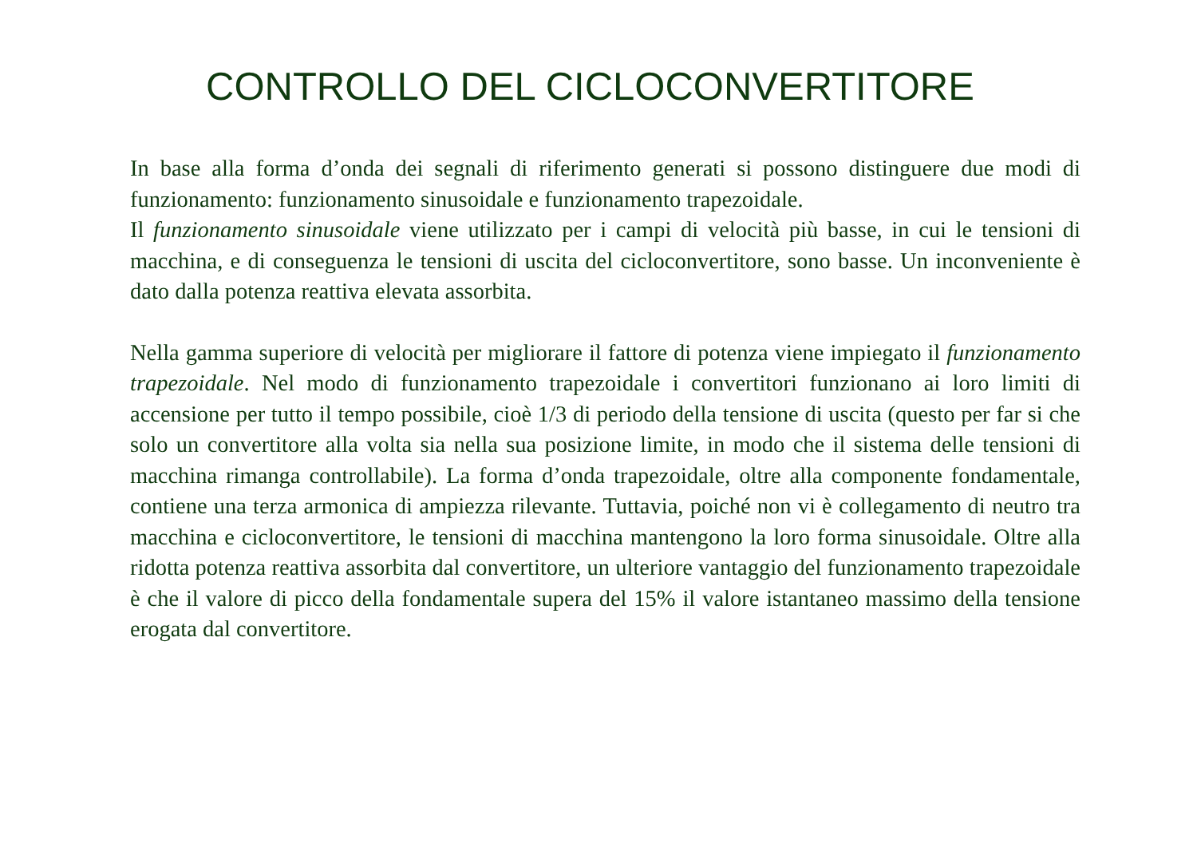CONTROLLO DEL CICLOCONVERTITORE
In base alla forma d’onda dei segnali di riferimento generati si possono distinguere due modi di funzionamento: funzionamento sinusoidale e funzionamento trapezoidale.
Il funzionamento sinusoidale viene utilizzato per i campi di velocità più basse, in cui le tensioni di macchina, e di conseguenza le tensioni di uscita del cicloconvertitore, sono basse. Un inconveniente è dato dalla potenza reattiva elevata assorbita.
Nella gamma superiore di velocità per migliorare il fattore di potenza viene impiegato il funzionamento trapezoidale. Nel modo di funzionamento trapezoidale i convertitori funzionano ai loro limiti di accensione per tutto il tempo possibile, cioè 1/3 di periodo della tensione di uscita (questo per far si che solo un convertitore alla volta sia nella sua posizione limite, in modo che il sistema delle tensioni di macchina rimanga controllabile). La forma d’onda trapezoidale, oltre alla componente fondamentale, contiene una terza armonica di ampiezza rilevante. Tuttavia, poiché non vi è collegamento di neutro tra macchina e cicloconvertitore, le tensioni di macchina mantengono la loro forma sinusoidale. Oltre alla ridotta potenza reattiva assorbita dal convertitore, un ulteriore vantaggio del funzionamento trapezoidale è che il valore di picco della fondamentale supera del 15% il valore istantaneo massimo della tensione erogata dal convertitore.